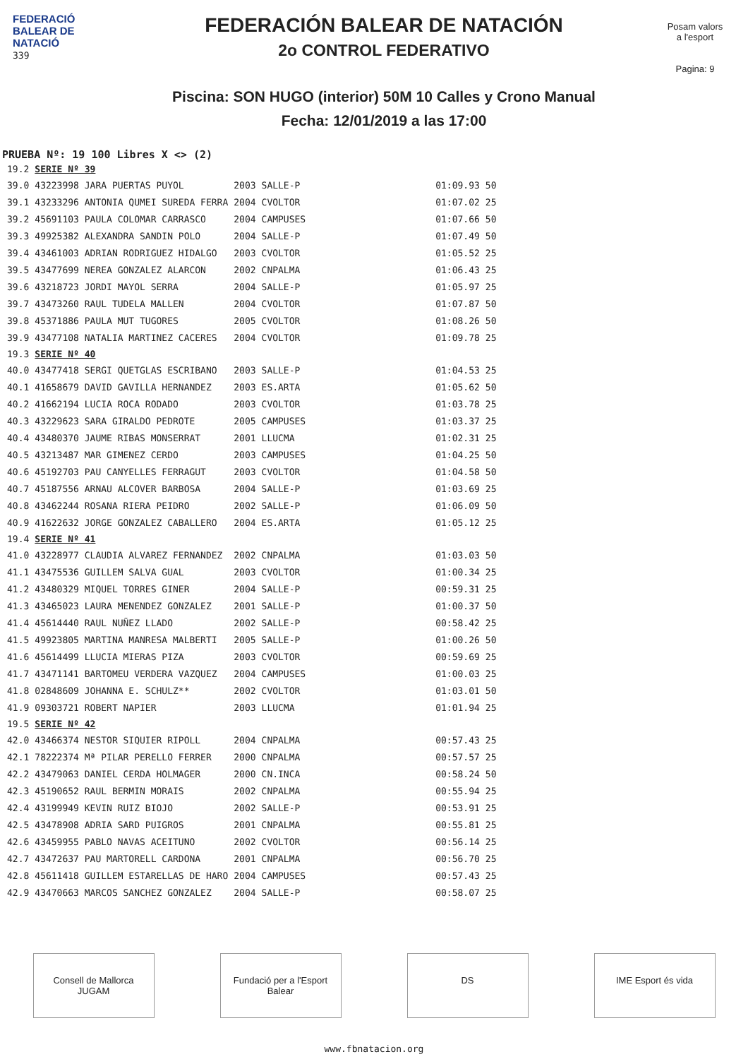FEDERACIÓ
BALEAR DE
NATACIÓ
339
FEDERACIÓN BALEAR DE NATACIÓN
2o CONTROL FEDERATIVO
Piscina: SON HUGO (interior) 50M 10 Calles y Crono Manual
Fecha: 12/01/2019 a las 17:00
Posam valors
a l'esport
Pagina: 9
PRUEBA Nº: 19 100 Libres X <> (2)
| 19.2 | SERIE Nº 39 | | | | |
| 39.0 | 43223998 JARA PUERTAS PUYOL | 2003 | SALLE-P | 01:09.93 | 50 |
| 39.1 | 43233296 ANTONIA QUMEI SUREDA FERRA | 2004 | CVOLTOR | 01:07.02 | 25 |
| 39.2 | 45691103 PAULA COLOMAR CARRASCO | 2004 | CAMPUSES | 01:07.66 | 50 |
| 39.3 | 49925382 ALEXANDRA SANDIN POLO | 2004 | SALLE-P | 01:07.49 | 50 |
| 39.4 | 43461003 ADRIAN RODRIGUEZ HIDALGO | 2003 | CVOLTOR | 01:05.52 | 25 |
| 39.5 | 43477699 NEREA GONZALEZ ALARCON | 2002 | CNPALMA | 01:06.43 | 25 |
| 39.6 | 43218723 JORDI MAYOL SERRA | 2004 | SALLE-P | 01:05.97 | 25 |
| 39.7 | 43473260 RAUL TUDELA MALLEN | 2004 | CVOLTOR | 01:07.87 | 50 |
| 39.8 | 45371886 PAULA MUT TUGORES | 2005 | CVOLTOR | 01:08.26 | 50 |
| 39.9 | 43477108 NATALIA MARTINEZ CACERES | 2004 | CVOLTOR | 01:09.78 | 25 |
| 19.3 | SERIE Nº 40 | | | | |
| 40.0 | 43477418 SERGI QUETGLAS ESCRIBANO | 2003 | SALLE-P | 01:04.53 | 25 |
| 40.1 | 41658679 DAVID GAVILLA HERNANDEZ | 2003 | ES.ARTA | 01:05.62 | 50 |
| 40.2 | 41662194 LUCIA ROCA RODADO | 2003 | CVOLTOR | 01:03.78 | 25 |
| 40.3 | 43229623 SARA GIRALDO PEDROTE | 2005 | CAMPUSES | 01:03.37 | 25 |
| 40.4 | 43480370 JAUME RIBAS MONSERRAT | 2001 | LLUCMA | 01:02.31 | 25 |
| 40.5 | 43213487 MAR GIMENEZ CERDO | 2003 | CAMPUSES | 01:04.25 | 50 |
| 40.6 | 45192703 PAU CANYELLES FERRAGUT | 2003 | CVOLTOR | 01:04.58 | 50 |
| 40.7 | 45187556 ARNAU ALCOVER BARBOSA | 2004 | SALLE-P | 01:03.69 | 25 |
| 40.8 | 43462244 ROSANA RIERA PEIDRO | 2002 | SALLE-P | 01:06.09 | 50 |
| 40.9 | 41622632 JORGE GONZALEZ CABALLERO | 2004 | ES.ARTA | 01:05.12 | 25 |
| 19.4 | SERIE Nº 41 | | | | |
| 41.0 | 43228977 CLAUDIA ALVAREZ FERNANDEZ | 2002 | CNPALMA | 01:03.03 | 50 |
| 41.1 | 43475536 GUILLEM SALVA GUAL | 2003 | CVOLTOR | 01:00.34 | 25 |
| 41.2 | 43480329 MIQUEL TORRES GINER | 2004 | SALLE-P | 00:59.31 | 25 |
| 41.3 | 43465023 LAURA MENENDEZ GONZALEZ | 2001 | SALLE-P | 01:00.37 | 50 |
| 41.4 | 45614440 RAUL NUÑEZ LLADO | 2002 | SALLE-P | 00:58.42 | 25 |
| 41.5 | 49923805 MARTINA MANRESA MALBERTI | 2005 | SALLE-P | 01:00.26 | 50 |
| 41.6 | 45614499 LLUCIA MIERAS PIZA | 2003 | CVOLTOR | 00:59.69 | 25 |
| 41.7 | 43471141 BARTOMEU VERDERA VAZQUEZ | 2004 | CAMPUSES | 01:00.03 | 25 |
| 41.8 | 02848609 JOHANNA E. SCHULZ** | 2002 | CVOLTOR | 01:03.01 | 50 |
| 41.9 | 09303721 ROBERT NAPIER | 2003 | LLUCMA | 01:01.94 | 25 |
| 19.5 | SERIE Nº 42 | | | | |
| 42.0 | 43466374 NESTOR SIQUIER RIPOLL | 2004 | CNPALMA | 00:57.43 | 25 |
| 42.1 | 78222374 Mª PILAR PERELLO FERRER | 2000 | CNPALMA | 00:57.57 | 25 |
| 42.2 | 43479063 DANIEL CERDA HOLMAGER | 2000 | CN.INCA | 00:58.24 | 50 |
| 42.3 | 45190652 RAUL BERMIN MORAIS | 2002 | CNPALMA | 00:55.94 | 25 |
| 42.4 | 43199949 KEVIN RUIZ BIOJO | 2002 | SALLE-P | 00:53.91 | 25 |
| 42.5 | 43478908 ADRIA SARD PUIGROS | 2001 | CNPALMA | 00:55.81 | 25 |
| 42.6 | 43459955 PABLO NAVAS ACEITUNO | 2002 | CVOLTOR | 00:56.14 | 25 |
| 42.7 | 43472637 PAU MARTORELL CARDONA | 2001 | CNPALMA | 00:56.70 | 25 |
| 42.8 | 45611418 GUILLEM ESTARELLAS DE HARO | 2004 | CAMPUSES | 00:57.43 | 25 |
| 42.9 | 43470663 MARCOS SANCHEZ GONZALEZ | 2004 | SALLE-P | 00:58.07 | 25 |
Consell de Mallorca JUGAM
Fundació per a l'Esport Balear
DS IME Esport és vida
www.fbnatacion.org